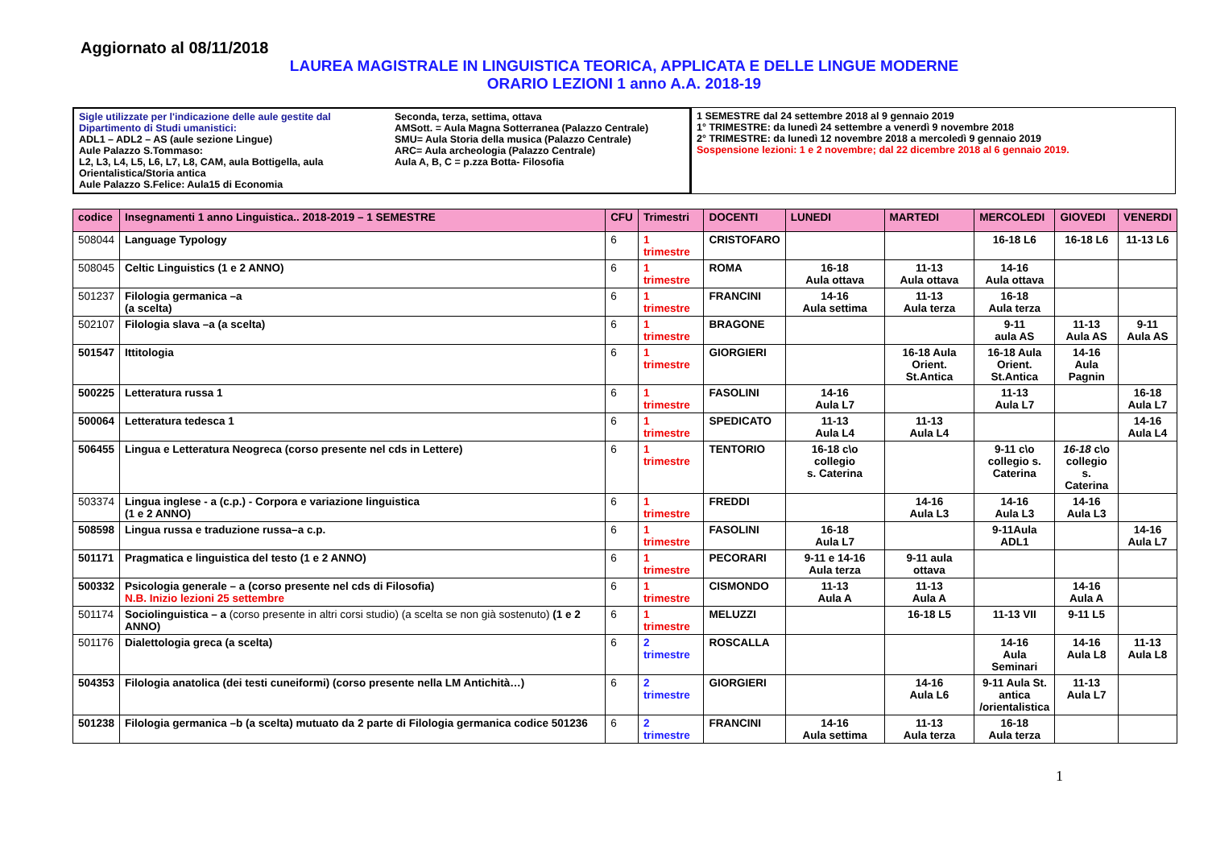Aggiornato al 08/11/2018
LAUREA MAGISTRALE IN LINGUISTICA TEORICA, APPLICATA E DELLE LINGUE MODERNE
ORARIO LEZIONI 1 anno A.A. 2018-19
Sigle utilizzate per l'indicazione delle aule gestite dal Dipartimento di Studi umanistici:
ADL1 – ADL2 – AS (aule sezione Lingue)
Aule Palazzo S.Tommaso:
L2, L3, L4, L5, L6, L7, L8, CAM, aula Bottigella, aula Orientalistica/Storia antica
Aule Palazzo S.Felice: Aula15 di Economia
Seconda, terza, settima, ottava
AMSott. = Aula Magna Sotterranea (Palazzo Centrale)
SMU= Aula Storia della musica (Palazzo Centrale)
ARC= Aula archeologia (Palazzo Centrale)
Aula A, B, C = p.zza Botta- Filosofia
1 SEMESTRE dal 24 settembre 2018 al 9 gennaio 2019
1° TRIMESTRE: da lunedì 24 settembre a venerdì 9 novembre 2018
2° TRIMESTRE: da lunedì 12 novembre 2018 a mercoledì 9 gennaio 2019
Sospensione lezioni: 1 e 2 novembre; dal 22 dicembre 2018 al 6 gennaio 2019.
| codice | Insegnamenti 1 anno Linguistica.. 2018-2019 – 1 SEMESTRE | CFU | Trimestri | DOCENTI | LUNEDI | MARTEDI | MERCOLEDI | GIOVEDI | VENERDI |
| --- | --- | --- | --- | --- | --- | --- | --- | --- | --- |
| 508044 | Language Typology | 6 | 1 trimestre | CRISTOFARO | | | 16-18 L6 | 16-18 L6 | 11-13 L6 |
| 508045 | Celtic Linguistics (1 e 2 ANNO) | 6 | 1 trimestre | ROMA | 16-18 Aula ottava | 11-13 Aula ottava | 14-16 Aula ottava | | |
| 501237 | Filologia germanica –a (a scelta) | 6 | 1 trimestre | FRANCINI | 14-16 Aula settima | 11-13 Aula terza | 16-18 Aula terza | | |
| 502107 | Filologia slava –a (a scelta) | 6 | 1 trimestre | BRAGONE | | | 9-11 aula AS | 11-13 Aula AS | 9-11 Aula AS |
| 501547 | Ittitologia | 6 | 1 trimestre | GIORGIERI | | 16-18 Aula Orient. St.Antica | 16-18 Aula Orient. St.Antica | 14-16 Aula Pagnin | |
| 500225 | Letteratura russa 1 | 6 | 1 trimestre | FASOLINI | 14-16 Aula L7 | | 11-13 Aula L7 | | 16-18 Aula L7 |
| 500064 | Letteratura tedesca 1 | 6 | 1 trimestre | SPEDICATO | 11-13 Aula L4 | 11-13 Aula L4 | | | 14-16 Aula L4 |
| 506455 | Lingua e Letteratura Neogreca (corso presente nel cds in Lettere) | 6 | 1 trimestre | TENTORIO | 16-18 c\o collegio s. Caterina | | 9-11 c\o collegio s. Caterina | 16-18 c\o collegio s. Caterina | |
| 503374 | Lingua inglese - a (c.p.) - Corpora e variazione linguistica (1 e 2 ANNO) | 6 | 1 trimestre | FREDDI | | 14-16 Aula L3 | 14-16 Aula L3 | 14-16 Aula L3 | |
| 508598 | Lingua russa e traduzione russa–a c.p. | 6 | 1 trimestre | FASOLINI | 16-18 Aula L7 | | 9-11Aula ADL1 | | 14-16 Aula L7 |
| 501171 | Pragmatica e linguistica del testo (1 e 2 ANNO) | 6 | 1 trimestre | PECORARI | 9-11 e 14-16 Aula terza | 9-11 aula ottava | | | |
| 500332 | Psicologia generale – a (corso presente nel cds di Filosofia) N.B. Inizio lezioni 25 settembre | 6 | 1 trimestre | CISMONDO | 11-13 Aula A | 11-13 Aula A | | 14-16 Aula A | |
| 501174 | Sociolinguistica – a (corso presente in altri corsi studio) (a scelta se non già sostenuto) (1 e 2 ANNO) | 6 | 1 trimestre | MELUZZI | | 16-18 L5 | 11-13 VII | 9-11 L5 | |
| 501176 | Dialettologia greca (a scelta) | 6 | 2 trimestre | ROSCALLA | | | 14-16 Aula Seminari | 14-16 Aula L8 | 11-13 Aula L8 |
| 504353 | Filologia anatolica (dei testi cuneiformi) (corso presente nella LM Antichità…) | 6 | 2 trimestre | GIORGIERI | | 14-16 Aula L6 | 9-11 Aula St. antica /orientalistica | 11-13 Aula L7 | |
| 501238 | Filologia germanica –b (a scelta) mutuato da 2 parte di Filologia germanica codice 501236 | 6 | 2 trimestre | FRANCINI | 14-16 Aula settima | 11-13 Aula terza | 16-18 Aula terza | | |
1